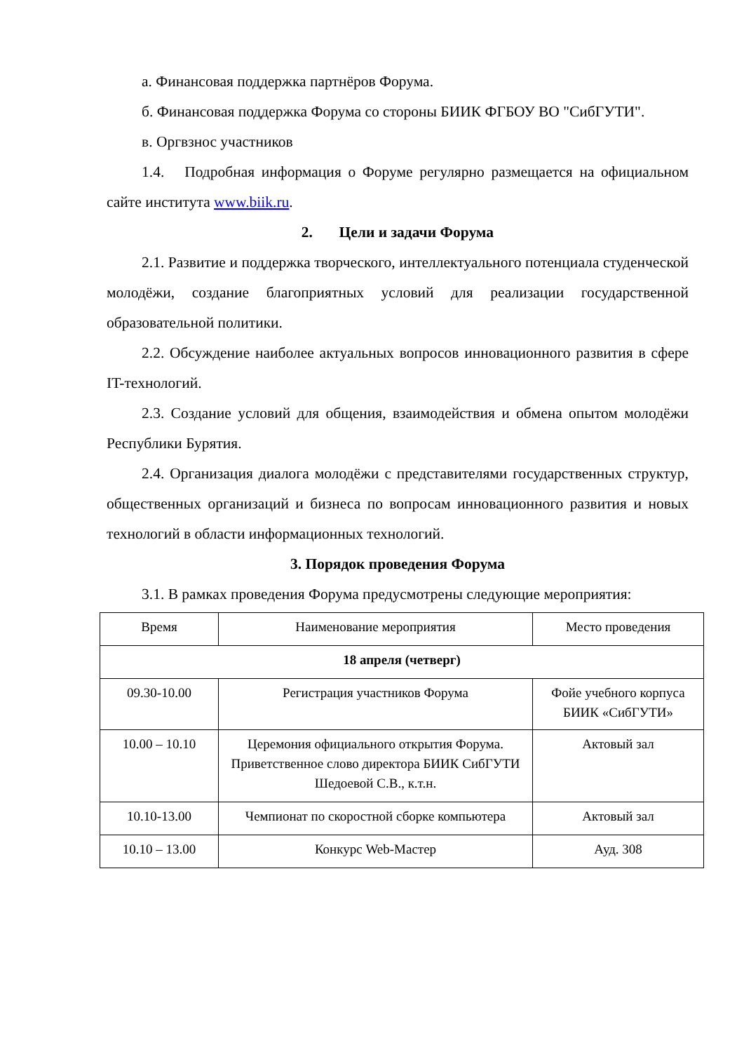а. Финансовая поддержка партнёров Форума.
б. Финансовая поддержка Форума со стороны БИИК ФГБОУ ВО "СибГУТИ".
в. Оргвзнос участников
1.4. Подробная информация о Форуме регулярно размещается на официальном сайте института www.biik.ru.
2. Цели и задачи Форума
2.1. Развитие и поддержка творческого, интеллектуального потенциала студенческой молодёжи, создание благоприятных условий для реализации государственной образовательной политики.
2.2. Обсуждение наиболее актуальных вопросов инновационного развития в сфере IT-технологий.
2.3. Создание условий для общения, взаимодействия и обмена опытом молодёжи Республики Бурятия.
2.4. Организация диалога молодёжи с представителями государственных структур, общественных организаций и бизнеса по вопросам инновационного развития и новых технологий в области информационных технологий.
3. Порядок проведения Форума
3.1. В рамках проведения Форума предусмотрены следующие мероприятия:
| Время | Наименование мероприятия | Место проведения |
| 18 апреля (четверг) | | |
| 09.30-10.00 | Регистрация участников Форума | Фойе учебного корпуса БИИК «СибГУТИ» |
| 10.00 – 10.10 | Церемония официального открытия Форума. Приветственное слово директора БИИК СибГУТИ Шедоевой С.В., к.т.н. | Актовый зал |
| 10.10-13.00 | Чемпионат по скоростной сборке компьютера | Актовый зал |
| 10.10 – 13.00 | Конкурс Web-Мастер | Ауд. 308 |